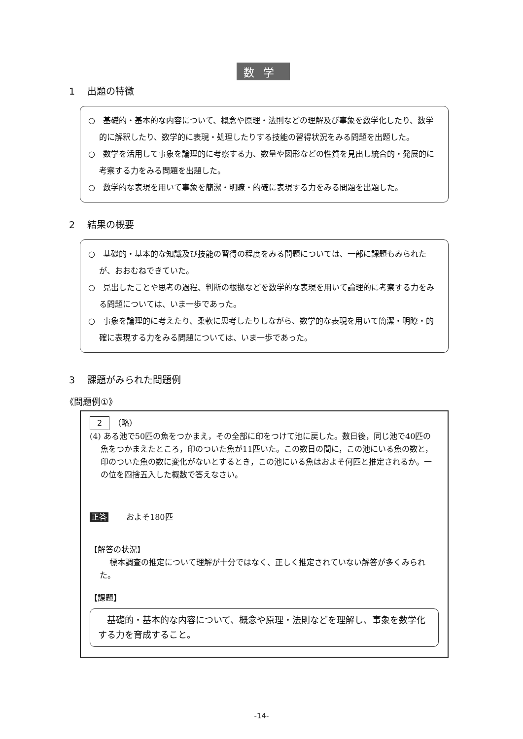数学
1　 出題の特徴
○　基礎的・基本的な内容について、概念や原理・法則などの理解及び事象を数学化したり、数学的に解釈したり、数学的に表現・処理したりする技能の習得状況をみる問題を出題した。
○　数学を活用して事象を論理的に考察する力、数量や図形などの性質を見出し統合的・発展的に考察する力をみる問題を出題した。
○　数学的な表現を用いて事象を簡潔・明瞭・的確に表現する力をみる問題を出題した。
2　 結果の概要
○　基礎的・基本的な知識及び技能の習得の程度をみる問題については、一部に課題もみられたが、おおむねできていた。
○　見出したことや思考の過程、判断の根拠などを数学的な表現を用いて論理的に考察する力をみる問題については、いま一歩であった。
○　事象を論理的に考えたり、柔軟に思考したりしながら、数学的な表現を用いて簡潔・明瞭・的確に表現する力をみる問題については、いま一歩であった。
3　 課題がみられた問題例
《問題例①》
2　（略）
(4) ある池で50匹の魚をつかまえ，その全部に印をつけて池に戻した。数日後，同じ池で40匹の魚をつかまえたところ，印のついた魚が11匹いた。この数日の間に，この池にいる魚の数と，印のついた魚の数に変化がないとするとき，この池にいる魚はおよそ何匹と推定されるか。一の位を四捨五入した概数で答えなさい。
正答 およそ180匹
【解答の状況】
標本調査の推定について理解が十分ではなく、正しく推定されていない解答が多くみられた。
【課題】
　基礎的・基本的な内容について、概念や原理・法則などを理解し、事象を数学化する力を育成すること。
-14-